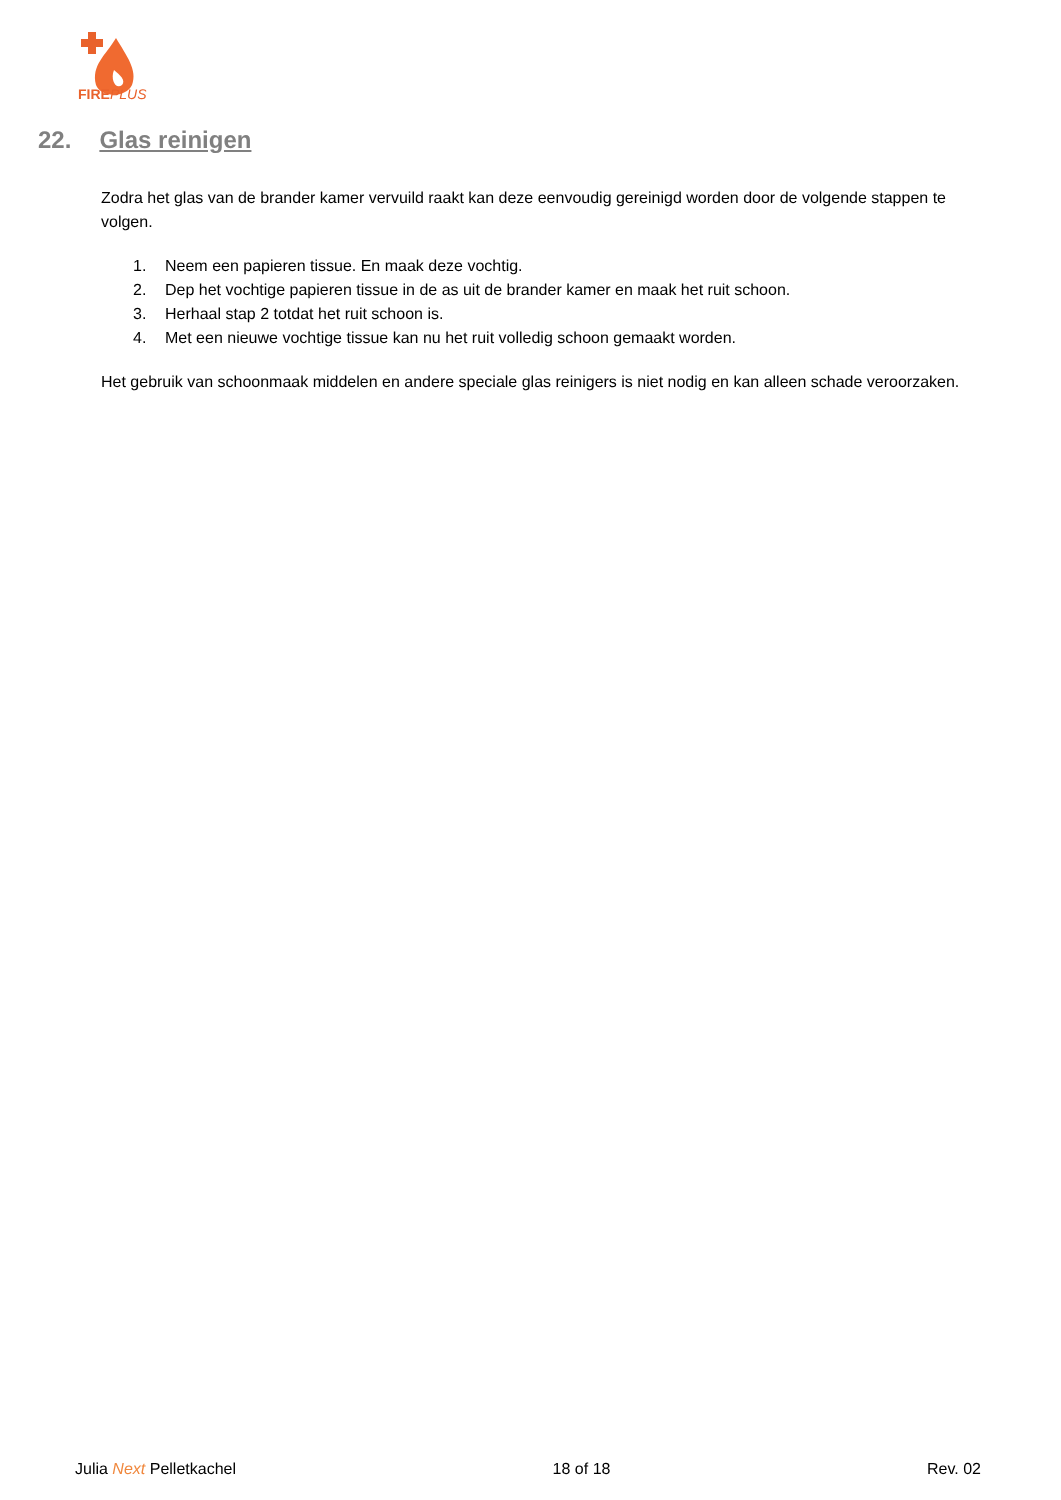FIREPLUS
22. Glas reinigen
Zodra het glas van de brander kamer vervuild raakt kan deze eenvoudig gereinigd worden door de volgende stappen te volgen.
1. Neem een papieren tissue. En maak deze vochtig.
2. Dep het vochtige papieren tissue in de as uit de brander kamer en maak het ruit schoon.
3. Herhaal stap 2 totdat het ruit schoon is.
4. Met een nieuwe vochtige tissue kan nu het ruit volledig schoon gemaakt worden.
Het gebruik van schoonmaak middelen en andere speciale glas reinigers is niet nodig en kan alleen schade veroorzaken.
Julia Next Pelletkachel 18 of 18 Rev. 02